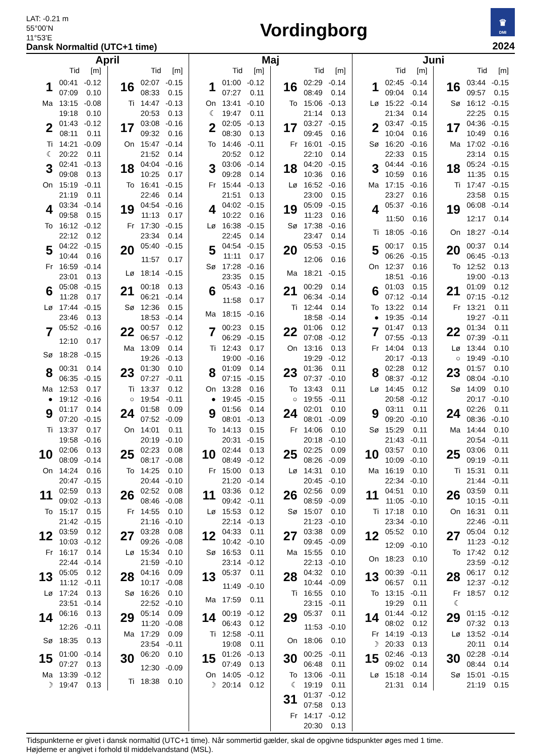LAT: -0.21 m
55°00’N
11°53’E
Dansk Normaltid (UTC+1 time)
Vordingborg
♛
DMI
2024
April
Tid [m]
| 1 | 00:41 | -0.12 |
| | 07:09 | 0.10 |
| Ma | 13:15 | -0.08 |
| | 19:18 | 0.10 |
| 2 | 01:43 | -0.12 |
| | 08:11 | 0.11 |
| Ti | 14:21 | -0.09 |
| ☾ | 20:22 | 0.11 |
| 3 | 02:41 | -0.13 |
| | 09:08 | 0.13 |
| On | 15:19 | -0.11 |
| | 21:19 | 0.11 |
| 4 | 03:34 | -0.14 |
| | 09:58 | 0.15 |
| To | 16:12 | -0.12 |
| | 22:12 | 0.12 |
| 5 | 04:22 | -0.15 |
| | 10:44 | 0.16 |
| Fr | 16:59 | -0.14 |
| | 23:01 | 0.13 |
| 6 | 05:08 | -0.15 |
| | 11:28 | 0.17 |
| Lø | 17:44 | -0.15 |
| | 23:46 | 0.13 |
| 7 | 05:52 | -0.16 |
| | 12:10 | 0.17 |
| Sø | 18:28 | -0.15 |
| 8 | 00:31 | 0.14 |
| | 06:35 | -0.15 |
| Ma | 12:53 | 0.17 |
| ● | 19:12 | -0.16 |
| 9 | 01:17 | 0.14 |
| | 07:20 | -0.15 |
| Ti | 13:37 | 0.17 |
| | 19:58 | -0.16 |
| 10 | 02:06 | 0.13 |
| | 08:09 | -0.14 |
| On | 14:24 | 0.16 |
| | 20:47 | -0.15 |
| 11 | 02:59 | 0.13 |
| | 09:02 | -0.13 |
| To | 15:17 | 0.15 |
| | 21:42 | -0.15 |
| 12 | 03:59 | 0.12 |
| | 10:03 | -0.12 |
| Fr | 16:17 | 0.14 |
| | 22:44 | -0.14 |
| 13 | 05:05 | 0.12 |
| | 11:12 | -0.11 |
| Lø | 17:24 | 0.13 |
| | 23:51 | -0.14 |
| 14 | 06:16 | 0.13 |
| | 12:26 | -0.11 |
| Sø | 18:35 | 0.13 |
| 15 | 01:00 | -0.14 |
| | 07:27 | 0.13 |
| Ma | 13:39 | -0.12 |
| ☽ | 19:47 | 0.13 |
Tid [m]
| 16 | 02:07 | -0.15 |
| | 08:33 | 0.15 |
| Ti | 14:47 | -0.13 |
| | 20:53 | 0.13 |
| 17 | 03:08 | -0.16 |
| | 09:32 | 0.16 |
| On | 15:47 | -0.14 |
| | 21:52 | 0.14 |
| 18 | 04:04 | -0.16 |
| | 10:25 | 0.17 |
| To | 16:41 | -0.15 |
| | 22:46 | 0.14 |
| 19 | 04:54 | -0.16 |
| | 11:13 | 0.17 |
| Fr | 17:30 | -0.15 |
| | 23:34 | 0.14 |
| 20 | 05:40 | -0.15 |
| | 11:57 | 0.17 |
| Lø | 18:14 | -0.15 |
| 21 | 00:18 | 0.13 |
| | 06:21 | -0.14 |
| Sø | 12:36 | 0.15 |
| | 18:53 | -0.14 |
| 22 | 00:57 | 0.12 |
| | 06:57 | -0.12 |
| Ma | 13:09 | 0.14 |
| | 19:26 | -0.13 |
| 23 | 01:30 | 0.10 |
| | 07:27 | -0.11 |
| Ti | 13:37 | 0.12 |
| ○ | 19:54 | -0.11 |
| 24 | 01:58 | 0.09 |
| | 07:52 | -0.09 |
| On | 14:01 | 0.11 |
| | 20:19 | -0.10 |
| 25 | 02:23 | 0.08 |
| | 08:17 | -0.08 |
| To | 14:25 | 0.10 |
| | 20:44 | -0.10 |
| 26 | 02:52 | 0.08 |
| | 08:46 | -0.08 |
| Fr | 14:55 | 0.10 |
| | 21:16 | -0.10 |
| 27 | 03:28 | 0.08 |
| | 09:26 | -0.08 |
| Lø | 15:34 | 0.10 |
| | 21:59 | -0.10 |
| 28 | 04:16 | 0.09 |
| | 10:17 | -0.08 |
| Sø | 16:26 | 0.10 |
| | 22:52 | -0.10 |
| 29 | 05:14 | 0.09 |
| | 11:20 | -0.08 |
| Ma | 17:29 | 0.09 |
| | 23:54 | -0.11 |
| 30 | 06:20 | 0.10 |
| | 12:30 | -0.09 |
| Ti | 18:38 | 0.10 |
Maj
Tid [m]
| 1 | 01:00 | -0.12 |
| | 07:27 | 0.11 |
| On | 13:41 | -0.10 |
| ☾ | 19:47 | 0.11 |
| 2 | 02:05 | -0.13 |
| | 08:30 | 0.13 |
| To | 14:46 | -0.11 |
| | 20:52 | 0.12 |
| 3 | 03:06 | -0.14 |
| | 09:28 | 0.14 |
| Fr | 15:44 | -0.13 |
| | 21:51 | 0.13 |
| 4 | 04:02 | -0.15 |
| | 10:22 | 0.16 |
| Lø | 16:38 | -0.15 |
| | 22:45 | 0.14 |
| 5 | 04:54 | -0.15 |
| | 11:11 | 0.17 |
| Sø | 17:28 | -0.16 |
| | 23:35 | 0.15 |
| 6 | 05:43 | -0.16 |
| | 11:58 | 0.17 |
| Ma | 18:15 | -0.16 |
| 7 | 00:23 | 0.15 |
| | 06:29 | -0.15 |
| Ti | 12:43 | 0.17 |
| | 19:00 | -0.16 |
| 8 | 01:09 | 0.14 |
| | 07:15 | -0.15 |
| On | 13:28 | 0.16 |
| ● | 19:45 | -0.15 |
| 9 | 01:56 | 0.14 |
| | 08:01 | -0.13 |
| To | 14:13 | 0.15 |
| | 20:31 | -0.15 |
| 10 | 02:44 | 0.13 |
| | 08:49 | -0.12 |
| Fr | 15:00 | 0.13 |
| | 21:20 | -0.14 |
| 11 | 03:36 | 0.12 |
| | 09:42 | -0.11 |
| Lø | 15:53 | 0.12 |
| | 22:14 | -0.13 |
| 12 | 04:33 | 0.11 |
| | 10:42 | -0.10 |
| Sø | 16:53 | 0.11 |
| | 23:14 | -0.12 |
| 13 | 05:37 | 0.11 |
| | 11:49 | -0.10 |
| Ma | 17:59 | 0.11 |
| 14 | 00:19 | -0.12 |
| | 06:43 | 0.12 |
| Ti | 12:58 | -0.11 |
| | 19:08 | 0.11 |
| 15 | 01:26 | -0.13 |
| | 07:49 | 0.13 |
| On | 14:05 | -0.12 |
| ☽ | 20:14 | 0.12 |
Tid [m]
| 16 | 02:29 | -0.14 |
| | 08:49 | 0.14 |
| To | 15:06 | -0.13 |
| | 21:14 | 0.13 |
| 17 | 03:27 | -0.15 |
| | 09:45 | 0.16 |
| Fr | 16:01 | -0.15 |
| | 22:10 | 0.14 |
| 18 | 04:20 | -0.15 |
| | 10:36 | 0.16 |
| Lø | 16:52 | -0.16 |
| | 23:00 | 0.15 |
| 19 | 05:09 | -0.15 |
| | 11:23 | 0.16 |
| Sø | 17:38 | -0.16 |
| | 23:47 | 0.14 |
| 20 | 05:53 | -0.15 |
| | 12:06 | 0.16 |
| Ma | 18:21 | -0.15 |
| 21 | 00:29 | 0.14 |
| | 06:34 | -0.14 |
| Ti | 12:44 | 0.14 |
| | 18:58 | -0.14 |
| 22 | 01:06 | 0.12 |
| | 07:08 | -0.12 |
| On | 13:16 | 0.13 |
| | 19:29 | -0.12 |
| 23 | 01:36 | 0.11 |
| | 07:37 | -0.10 |
| To | 13:43 | 0.11 |
| ○ | 19:55 | -0.11 |
| 24 | 02:01 | 0.10 |
| | 08:01 | -0.09 |
| Fr | 14:06 | 0.10 |
| | 20:18 | -0.10 |
| 25 | 02:25 | 0.09 |
| | 08:26 | -0.09 |
| Lø | 14:31 | 0.10 |
| | 20:45 | -0.10 |
| 26 | 02:56 | 0.09 |
| | 08:59 | -0.09 |
| Sø | 15:07 | 0.10 |
| | 21:23 | -0.10 |
| 27 | 03:38 | 0.09 |
| | 09:45 | -0.09 |
| Ma | 15:55 | 0.10 |
| | 22:13 | -0.10 |
| 28 | 04:32 | 0.10 |
| | 10:44 | -0.09 |
| Ti | 16:55 | 0.10 |
| | 23:15 | -0.11 |
| 29 | 05:37 | 0.11 |
| | 11:53 | -0.10 |
| On | 18:06 | 0.10 |
| 30 | 00:25 | -0.11 |
| | 06:48 | 0.11 |
| To | 13:06 | -0.11 |
| ☾ | 19:19 | 0.11 |
| 31 | 01:37 | -0.12 |
| | 07:58 | 0.13 |
| Fr | 14:17 | -0.12 |
| | 20:30 | 0.13 |
Juni
Tid [m]
| 1 | 02:45 | -0.14 |
| | 09:04 | 0.14 |
| Lø | 15:22 | -0.14 |
| | 21:34 | 0.14 |
| 2 | 03:47 | -0.15 |
| | 10:04 | 0.16 |
| Sø | 16:20 | -0.16 |
| | 22:33 | 0.15 |
| 3 | 04:44 | -0.16 |
| | 10:59 | 0.16 |
| Ma | 17:15 | -0.16 |
| | 23:27 | 0.16 |
| 4 | 05:37 | -0.16 |
| | 11:50 | 0.16 |
| Ti | 18:05 | -0.16 |
| 5 | 00:17 | 0.15 |
| | 06:26 | -0.15 |
| On | 12:37 | 0.16 |
| | 18:51 | -0.16 |
| 6 | 01:03 | 0.15 |
| | 07:12 | -0.14 |
| To | 13:22 | 0.14 |
| ● | 19:35 | -0.14 |
| 7 | 01:47 | 0.13 |
| | 07:55 | -0.13 |
| Fr | 14:04 | 0.13 |
| | 20:17 | -0.13 |
| 8 | 02:28 | 0.12 |
| | 08:37 | -0.12 |
| Lø | 14:45 | 0.12 |
| | 20:58 | -0.12 |
| 9 | 03:11 | 0.11 |
| | 09:20 | -0.10 |
| Sø | 15:29 | 0.11 |
| | 21:43 | -0.11 |
| 10 | 03:57 | 0.10 |
| | 10:09 | -0.10 |
| Ma | 16:19 | 0.10 |
| | 22:34 | -0.10 |
| 11 | 04:51 | 0.10 |
| | 11:05 | -0.10 |
| Ti | 17:18 | 0.10 |
| | 23:34 | -0.10 |
| 12 | 05:52 | 0.10 |
| | 12:09 | -0.10 |
| On | 18:23 | 0.10 |
| 13 | 00:39 | -0.11 |
| | 06:57 | 0.11 |
| To | 13:15 | -0.11 |
| | 19:29 | 0.11 |
| 14 | 01:44 | -0.12 |
| | 08:02 | 0.12 |
| Fr | 14:19 | -0.13 |
| ☽ | 20:33 | 0.13 |
| 15 | 02:46 | -0.13 |
| | 09:02 | 0.14 |
| Lø | 15:18 | -0.14 |
| | 21:31 | 0.14 |
Tid [m]
| 16 | 03:44 | -0.15 |
| | 09:57 | 0.15 |
| Sø | 16:12 | -0.15 |
| | 22:25 | 0.15 |
| 17 | 04:36 | -0.15 |
| | 10:49 | 0.16 |
| Ma | 17:02 | -0.16 |
| | 23:14 | 0.15 |
| 18 | 05:24 | -0.15 |
| | 11:35 | 0.15 |
| Ti | 17:47 | -0.15 |
| | 23:58 | 0.15 |
| 19 | 06:08 | -0.14 |
| | 12:17 | 0.14 |
| On | 18:27 | -0.14 |
| 20 | 00:37 | 0.14 |
| | 06:45 | -0.13 |
| To | 12:52 | 0.13 |
| | 19:00 | -0.13 |
| 21 | 01:09 | 0.12 |
| | 07:15 | -0.12 |
| Fr | 13:21 | 0.11 |
| | 19:27 | -0.11 |
| 22 | 01:34 | 0.11 |
| | 07:39 | -0.11 |
| Lø | 13:44 | 0.10 |
| ○ | 19:49 | -0.10 |
| 23 | 01:57 | 0.10 |
| | 08:04 | -0.10 |
| Sø | 14:09 | 0.10 |
| | 20:17 | -0.10 |
| 24 | 02:26 | 0.11 |
| | 08:36 | -0.10 |
| Ma | 14:44 | 0.10 |
| | 20:54 | -0.11 |
| 25 | 03:06 | 0.11 |
| | 09:19 | -0.11 |
| Ti | 15:31 | 0.11 |
| | 21:44 | -0.11 |
| 26 | 03:59 | 0.11 |
| | 10:15 | -0.11 |
| On | 16:31 | 0.11 |
| | 22:46 | -0.11 |
| 27 | 05:04 | 0.12 |
| | 11:23 | -0.12 |
| To | 17:42 | 0.12 |
| | 23:59 | -0.12 |
| 28 | 06:17 | 0.12 |
| | 12:37 | -0.12 |
| Fr | 18:57 | 0.12 |
| ☾ | | |
| 29 | 01:15 | -0.12 |
| | 07:32 | 0.13 |
| Lø | 13:52 | -0.14 |
| | 20:11 | 0.14 |
| 30 | 02:28 | -0.14 |
| | 08:44 | 0.14 |
| Sø | 15:01 | -0.15 |
| | 21:19 | 0.15 |
Tidspunkterne er givet i dansk normaltid (UTC+1 time). Når sommertid gælder, skal de opgivne tidspunkter øges med 1 time.
Højderne er angivet i forhold til middelvandstand (MSL).